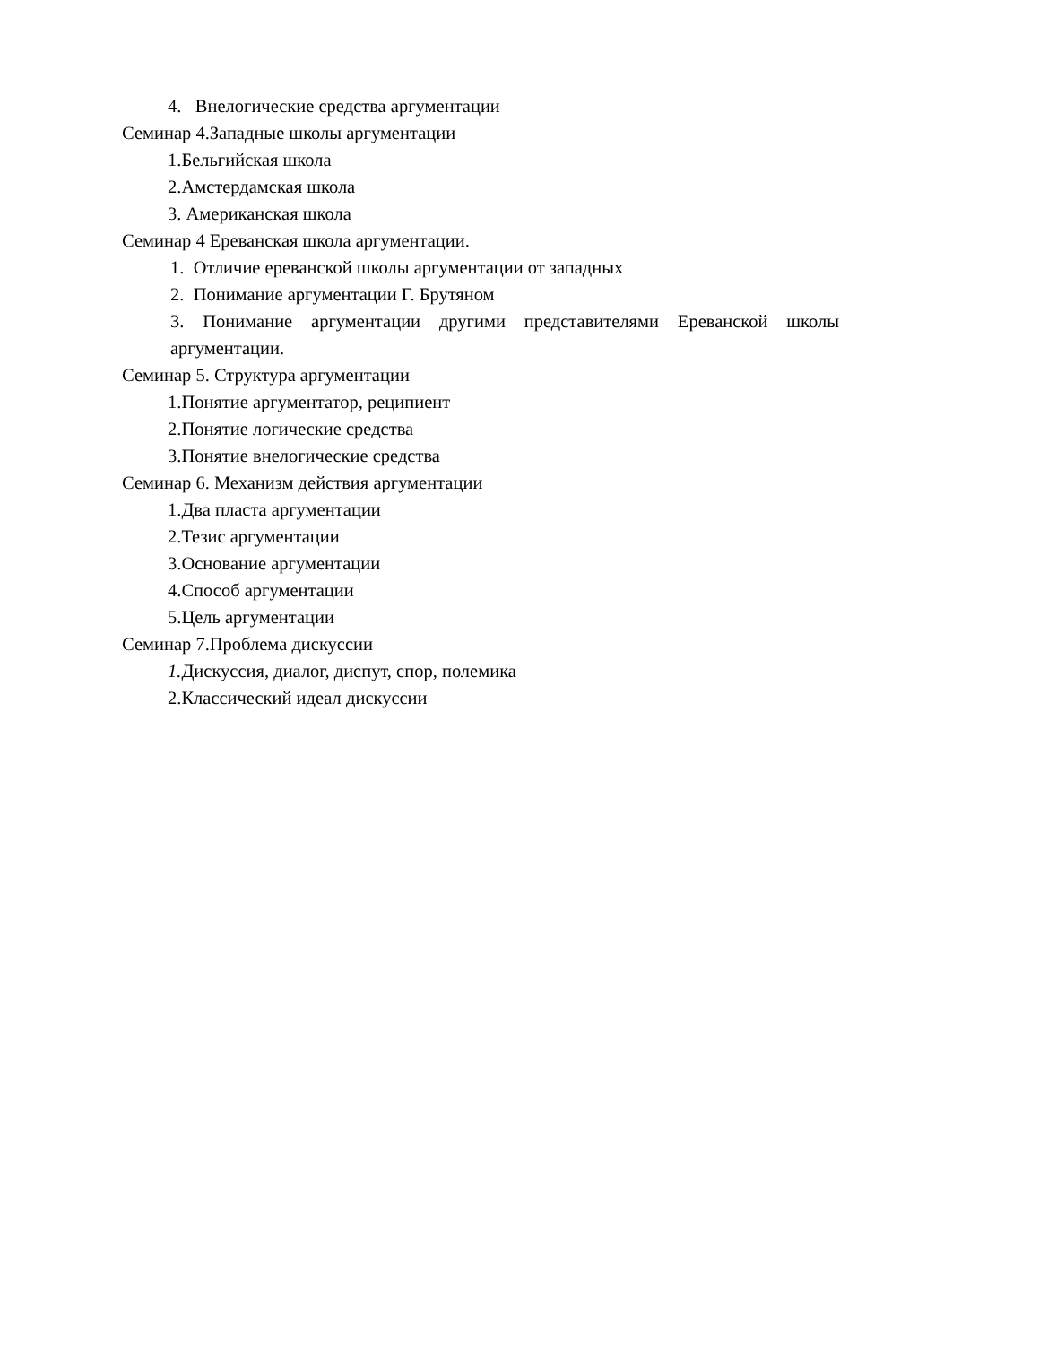4. Внелогические средства аргументации
Семинар 4.Западные школы аргументации
1.Бельгийская школа
2.Амстердамская школа
3. Американская школа
Семинар 4 Ереванская школа аргументации.
1. Отличие ереванской школы аргументации от западных
2. Понимание аргументации Г. Брутяном
3. Понимание аргументации другими представителями Ереванской школы аргументации.
Семинар 5. Структура аргументации
1.Понятие аргументатор, реципиент
2.Понятие логические средства
3.Понятие внелогические средства
Семинар 6. Механизм действия аргументации
1.Два пласта аргументации
2.Тезис аргументации
3.Основание аргументации
4.Способ аргументации
5.Цель аргументации
Семинар 7.Проблема дискуссии
1. Дискуссия, диалог, диспут, спор, полемика
2.Классический идеал дискуссии